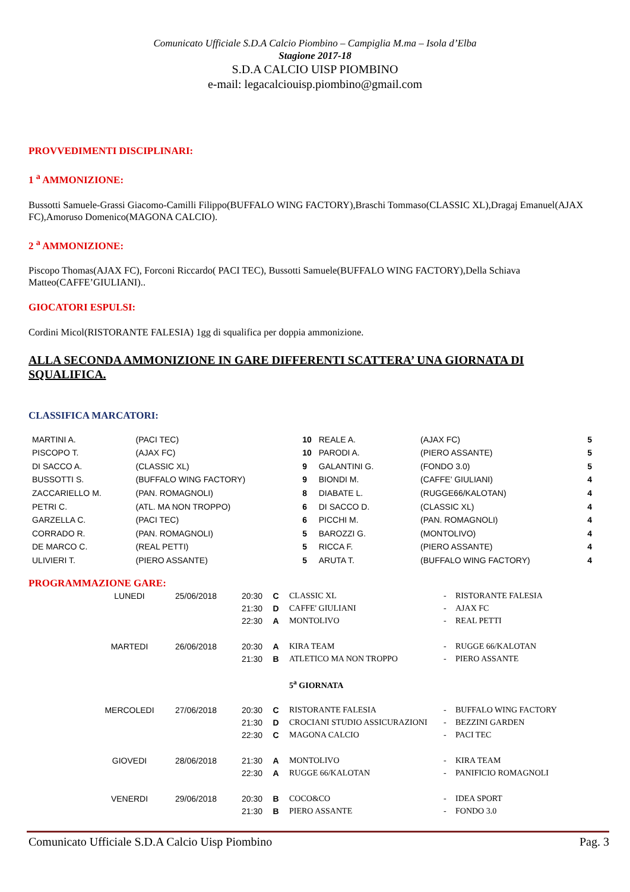Comunicato Ufficiale S.D.A Calcio Piombino – Campiglia M.ma – Isola d’Elba
Stagione 2017-18
S.D.A CALCIO UISP PIOMBINO
e-mail: legacalciouisp.piombino@gmail.com
PROVVEDIMENTI DISCIPLINARI:
1 <sup>a</sup> AMMONIZIONE:
Bussotti Samuele-Grassi Giacomo-Camilli Filippo(BUFFALO WING FACTORY),Braschi Tommaso(CLASSIC XL),Dragaj Emanuel(AJAX FC),Amoruso Domenico(MAGONA CALCIO).
2 <sup>a</sup> AMMONIZIONE:
Piscopo Thomas(AJAX FC), Forconi Riccardo( PACI TEC), Bussotti Samuele(BUFFALO WING FACTORY),Della Schiava Matteo(CAFFE’GIULIANI)..
GIOCATORI ESPULSI:
Cordini Micol(RISTORANTE FALESIA) 1gg di squalifica per doppia ammonizione.
ALLA SECONDA AMMONIZIONE IN GARE DIFFERENTI SCATTERA’ UNA GIORNATA DI SQUALIFICA.
CLASSIFICA MARCATORI:
| MARTINI A. | (PACI TEC) | 10 | REALE A. | (AJAX FC) | 5 |
| PISCOPO T. | (AJAX FC) | 10 | PARODI A. | (PIERO ASSANTE) | 5 |
| DI SACCO A. | (CLASSIC XL) | 9 | GALANTINI G. | (FONDO 3.0) | 5 |
| BUSSOTTI S. | (BUFFALO WING FACTORY) | 9 | BIONDI M. | (CAFFE' GIULIANI) | 4 |
| ZACCARIELLO M. | (PAN. ROMAGNOLI) | 8 | DIABATE L. | (RUGGE66/KALOTAN) | 4 |
| PETRI C. | (ATL. MA NON TROPPO) | 6 | DI SACCO D. | (CLASSIC XL) | 4 |
| GARZELLA C. | (PACI TEC) | 6 | PICCHI M. | (PAN. ROMAGNOLI) | 4 |
| CORRADO R. | (PAN. ROMAGNOLI) | 5 | BAROZZI G. | (MONTOLIVO) | 4 |
| DE MARCO C. | (REAL PETTI) | 5 | RICCA F. | (PIERO ASSANTE) | 4 |
| ULIVIERI T. | (PIERO ASSANTE) | 5 | ARUTA T. | (BUFFALO WING FACTORY) | 4 |
PROGRAMMAZIONE GARE:
| LUNEDI | 25/06/2018 | 20:30 | C | CLASSIC XL | - | RISTORANTE FALESIA |
| | | 21:30 | D | CAFFE' GIULIANI | - | AJAX FC |
| | | 22:30 | A | MONTOLIVO | - | REAL PETTI |
| MARTEDI | 26/06/2018 | 20:30 | A | KIRA TEAM | - | RUGGE 66/KALOTAN |
| | | 21:30 | B | ATLETICO MA NON TROPPO | - | PIERO ASSANTE |
| | | | | 5<sup>a</sup> GIORNATA | | |
| MERCOLEDI | 27/06/2018 | 20:30 | C | RISTORANTE FALESIA | - | BUFFALO WING FACTORY |
| | | 21:30 | D | CROCIANI STUDIO ASSICURAZIONI | - | BEZZINI GARDEN |
| | | 22:30 | C | MAGONA CALCIO | - | PACI TEC |
| GIOVEDI | 28/06/2018 | 21:30 | A | MONTOLIVO | - | KIRA TEAM |
| | | 22:30 | A | RUGGE 66/KALOTAN | - | PANIFICIO ROMAGNOLI |
| VENERDI | 29/06/2018 | 20:30 | B | COCO&CO | - | IDEA SPORT |
| | | 21:30 | B | PIERO ASSANTE | - | FONDO 3.0 |
Comunicato Ufficiale S.D.A Calcio Uisp Piombino Pag. 3